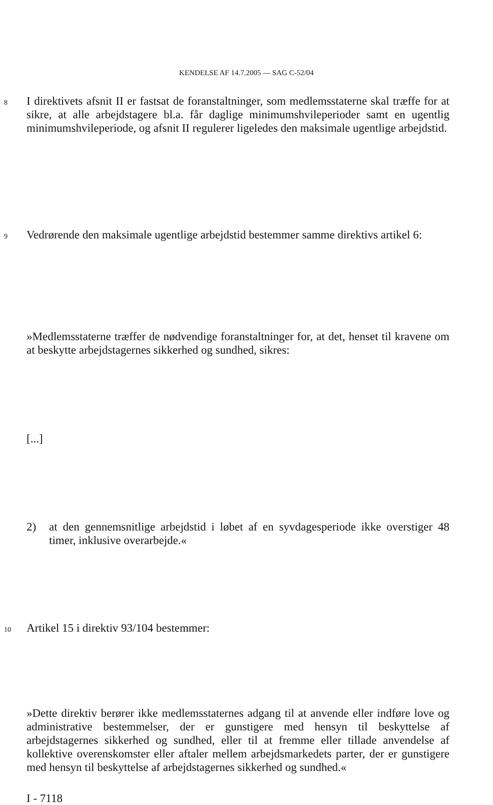KENDELSE AF 14.7.2005 — SAG C-52/04
8 I direktivets afsnit II er fastsat de foranstaltninger, som medlemsstaterne skal træffe for at sikre, at alle arbejdstagere bl.a. får daglige minimumshvileperioder samt en ugentlig minimumshvileperiode, og afsnit II regulerer ligeledes den maksimale ugentlige arbejdstid.
9 Vedrørende den maksimale ugentlige arbejdstid bestemmer samme direktivs artikel 6:
»Medlemsstaterne træffer de nødvendige foranstaltninger for, at det, henset til kravene om at beskytte arbejdstagernes sikkerhed og sundhed, sikres:
[...]
2) at den gennemsnitlige arbejdstid i løbet af en syvdagesperiode ikke overstiger 48 timer, inklusive overarbejde.«
10 Artikel 15 i direktiv 93/104 bestemmer:
»Dette direktiv berører ikke medlemsstaternes adgang til at anvende eller indføre love og administrative bestemmelser, der er gunstigere med hensyn til beskyttelse af arbejdstagernes sikkerhed og sundhed, eller til at fremme eller tillade anvendelse af kollektive overenskomster eller aftaler mellem arbejdsmarkedets parter, der er gunstigere med hensyn til beskyttelse af arbejdstagernes sikkerhed og sundhed.«
I - 7118